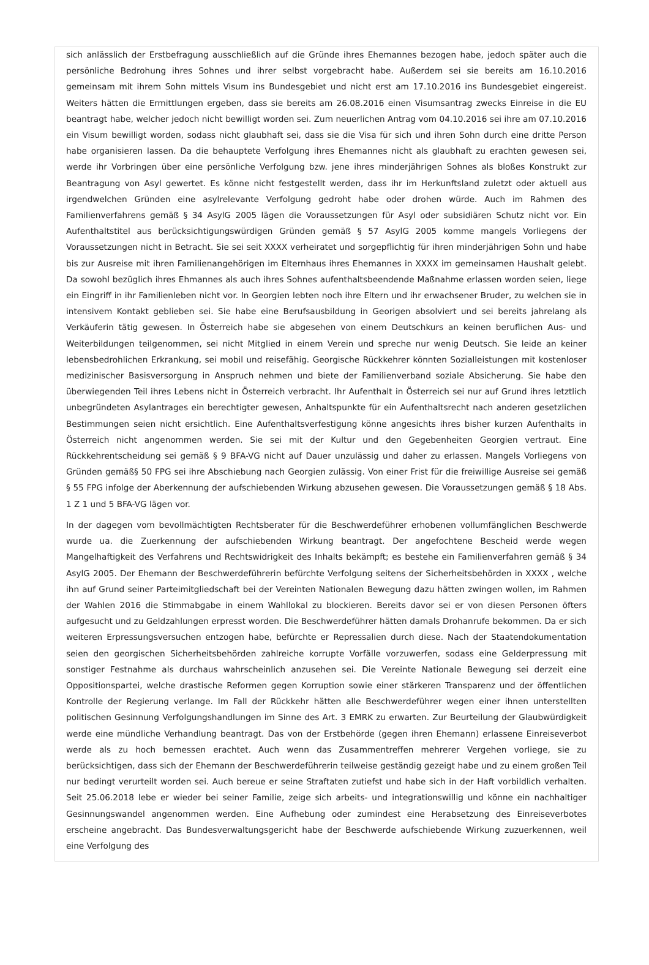sich anlässlich der Erstbefragung ausschließlich auf die Gründe ihres Ehemannes bezogen habe, jedoch später auch die persönliche Bedrohung ihres Sohnes und ihrer selbst vorgebracht habe. Außerdem sei sie bereits am 16.10.2016 gemeinsam mit ihrem Sohn mittels Visum ins Bundesgebiet und nicht erst am 17.10.2016 ins Bundesgebiet eingereist. Weiters hätten die Ermittlungen ergeben, dass sie bereits am 26.08.2016 einen Visumsantrag zwecks Einreise in die EU beantragt habe, welcher jedoch nicht bewilligt worden sei. Zum neuerlichen Antrag vom 04.10.2016 sei ihre am 07.10.2016 ein Visum bewilligt worden, sodass nicht glaubhaft sei, dass sie die Visa für sich und ihren Sohn durch eine dritte Person habe organisieren lassen. Da die behauptete Verfolgung ihres Ehemannes nicht als glaubhaft zu erachten gewesen sei, werde ihr Vorbringen über eine persönliche Verfolgung bzw. jene ihres minderjährigen Sohnes als bloßes Konstrukt zur Beantragung von Asyl gewertet. Es könne nicht festgestellt werden, dass ihr im Herkunftsland zuletzt oder aktuell aus irgendwelchen Gründen eine asylrelevante Verfolgung gedroht habe oder drohen würde. Auch im Rahmen des Familienverfahrens gemäß § 34 AsylG 2005 lägen die Voraussetzungen für Asyl oder subsidiären Schutz nicht vor. Ein Aufenthaltstitel aus berücksichtigungswürdigen Gründen gemäß § 57 AsylG 2005 komme mangels Vorliegens der Voraussetzungen nicht in Betracht. Sie sei seit XXXX verheiratet und sorgepflichtig für ihren minderjährigen Sohn und habe bis zur Ausreise mit ihren Familienangehörigen im Elternhaus ihres Ehemannes in XXXX im gemeinsamen Haushalt gelebt. Da sowohl bezüglich ihres Ehmannes als auch ihres Sohnes aufenthaltsbeendende Maßnahme erlassen worden seien, liege ein Eingriff in ihr Familienleben nicht vor. In Georgien lebten noch ihre Eltern und ihr erwachsener Bruder, zu welchen sie in intensivem Kontakt geblieben sei. Sie habe eine Berufsausbildung in Georigen absolviert und sei bereits jahrelang als Verkäuferin tätig gewesen. In Österreich habe sie abgesehen von einem Deutschkurs an keinen beruflichen Aus- und Weiterbildungen teilgenommen, sei nicht Mitglied in einem Verein und spreche nur wenig Deutsch. Sie leide an keiner lebensbedrohlichen Erkrankung, sei mobil und reisefähig. Georgische Rückkehrer könnten Sozialleistungen mit kostenloser medizinischer Basisversorgung in Anspruch nehmen und biete der Familienverband soziale Absicherung. Sie habe den überwiegenden Teil ihres Lebens nicht in Österreich verbracht. Ihr Aufenthalt in Österreich sei nur auf Grund ihres letztlich unbegründeten Asylantrages ein berechtigter gewesen, Anhaltspunkte für ein Aufenthaltsrecht nach anderen gesetzlichen Bestimmungen seien nicht ersichtlich. Eine Aufenthaltsverfestigung könne angesichts ihres bisher kurzen Aufenthalts in Österreich nicht angenommen werden. Sie sei mit der Kultur und den Gegebenheiten Georgien vertraut. Eine Rückkehrentscheidung sei gemäß § 9 BFA-VG nicht auf Dauer unzulässig und daher zu erlassen. Mangels Vorliegens von Gründen gemäß§ 50 FPG sei ihre Abschiebung nach Georgien zulässig. Von einer Frist für die freiwillige Ausreise sei gemäß § 55 FPG infolge der Aberkennung der aufschiebenden Wirkung abzusehen gewesen. Die Voraussetzungen gemäß § 18 Abs. 1 Z 1 und 5 BFA-VG lägen vor.
In der dagegen vom bevollmächtigten Rechtsberater für die Beschwerdeführer erhobenen vollumfänglichen Beschwerde wurde ua. die Zuerkennung der aufschiebenden Wirkung beantragt. Der angefochtene Bescheid werde wegen Mangelhaftigkeit des Verfahrens und Rechtswidrigkeit des Inhalts bekämpft; es bestehe ein Familienverfahren gemäß § 34 AsylG 2005. Der Ehemann der Beschwerdeführerin befürchte Verfolgung seitens der Sicherheitsbehörden in XXXX , welche ihn auf Grund seiner Parteimitgliedschaft bei der Vereinten Nationalen Bewegung dazu hätten zwingen wollen, im Rahmen der Wahlen 2016 die Stimmabgabe in einem Wahllokal zu blockieren. Bereits davor sei er von diesen Personen öfters aufgesucht und zu Geldzahlungen erpresst worden. Die Beschwerdeführer hätten damals Drohanrufe bekommen. Da er sich weiteren Erpressungsversuchen entzogen habe, befürchte er Repressalien durch diese. Nach der Staatendokumentation seien den georgischen Sicherheitsbehörden zahlreiche korrupte Vorfälle vorzuwerfen, sodass eine Gelderpressung mit sonstiger Festnahme als durchaus wahrscheinlich anzusehen sei. Die Vereinte Nationale Bewegung sei derzeit eine Oppositionspartei, welche drastische Reformen gegen Korruption sowie einer stärkeren Transparenz und der öffentlichen Kontrolle der Regierung verlange. Im Fall der Rückkehr hätten alle Beschwerdeführer wegen einer ihnen unterstellten politischen Gesinnung Verfolgungshandlungen im Sinne des Art. 3 EMRK zu erwarten. Zur Beurteilung der Glaubwürdigkeit werde eine mündliche Verhandlung beantragt. Das von der Erstbehörde (gegen ihren Ehemann) erlassene Einreiseverbot werde als zu hoch bemessen erachtet. Auch wenn das Zusammentreffen mehrerer Vergehen vorliege, sie zu berücksichtigen, dass sich der Ehemann der Beschwerdeführerin teilweise geständig gezeigt habe und zu einem großen Teil nur bedingt verurteilt worden sei. Auch bereue er seine Straftaten zutiefst und habe sich in der Haft vorbildlich verhalten. Seit 25.06.2018 lebe er wieder bei seiner Familie, zeige sich arbeits- und integrationswillig und könne ein nachhaltiger Gesinnungswandel angenommen werden. Eine Aufhebung oder zumindest eine Herabsetzung des Einreiseverbotes erscheine angebracht. Das Bundesverwaltungsgericht habe der Beschwerde aufschiebende Wirkung zuzuerkennen, weil eine Verfolgung des